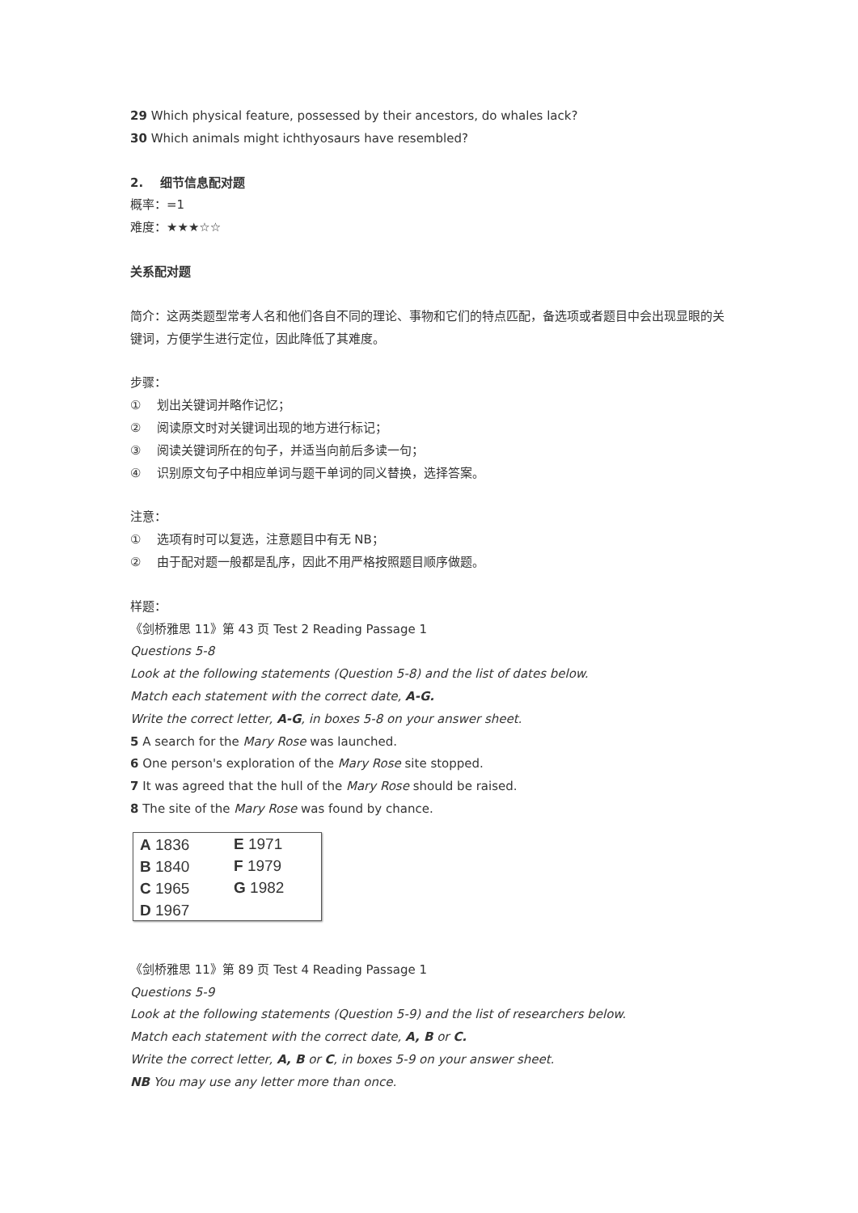29 Which physical feature, possessed by their ancestors, do whales lack?
30 Which animals might ichthyosaurs have resembled?
2. 细节信息配对题
概率：=1
难度：★★★☆☆
关系配对题
简介：这两类题型常考人名和他们各自不同的理论、事物和它们的特点匹配，备选项或者题目中会出现显眼的关键词，方便学生进行定位，因此降低了其难度。
步骤：
① 划出关键词并略作记忆；
② 阅读原文时对关键词出现的地方进行标记；
③ 阅读关键词所在的句子，并适当向前后多读一句；
④ 识别原文句子中相应单词与题干单词的同义替换，选择答案。
注意：
① 选项有时可以复选，注意题目中有无 NB；
② 由于配对题一般都是乱序，因此不用严格按照题目顺序做题。
样题：
《剑桥雅思 11》第 43 页 Test 2 Reading Passage 1
Questions 5-8
Look at the following statements (Question 5-8) and the list of dates below.
Match each statement with the correct date, A-G.
Write the correct letter, A-G, in boxes 5-8 on your answer sheet.
5 A search for the Mary Rose was launched.
6 One person's exploration of the Mary Rose site stopped.
7 It was agreed that the hull of the Mary Rose should be raised.
8 The site of the Mary Rose was found by chance.
| A 1836 | E 1971 |
| B 1840 | F 1979 |
| C 1965 | G 1982 |
| D 1967 | |
《剑桥雅思 11》第 89 页 Test 4 Reading Passage 1
Questions 5-9
Look at the following statements (Question 5-9) and the list of researchers below.
Match each statement with the correct date, A, B or C.
Write the correct letter, A, B or C, in boxes 5-9 on your answer sheet.
NB You may use any letter more than once.